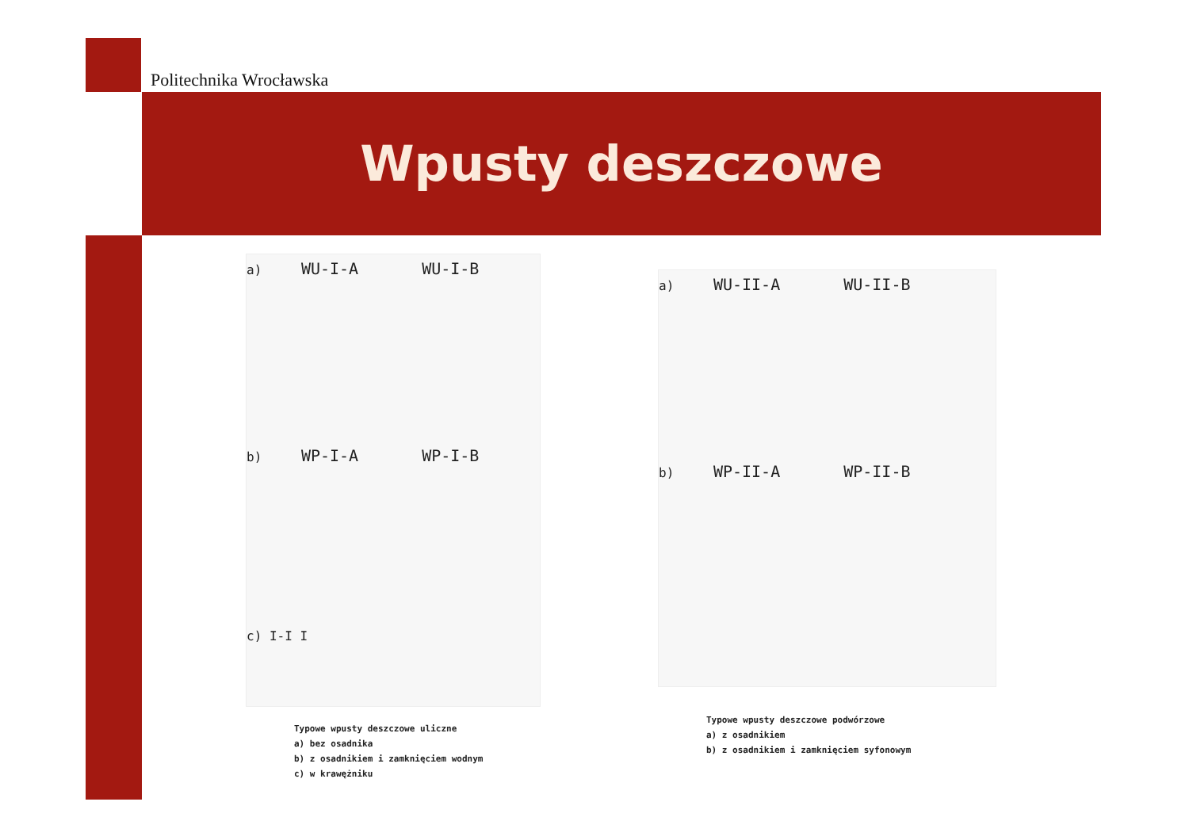Politechnika Wrocławska
Wpusty deszczowe
a) WU-I-A WU-I-B
b) WP-I-A WP-I-B
c) I-I I
Typowe wpusty deszczowe uliczne
a) bez osadnika
b) z osadnikiem i zamknięciem wodnym
c) w krawężniku
a) WU-II-A WU-II-B
b) WP-II-A WP-II-B
Typowe wpusty deszczowe podwórzowe
a) z osadnikiem
b) z osadnikiem i zamknięciem syfonowym